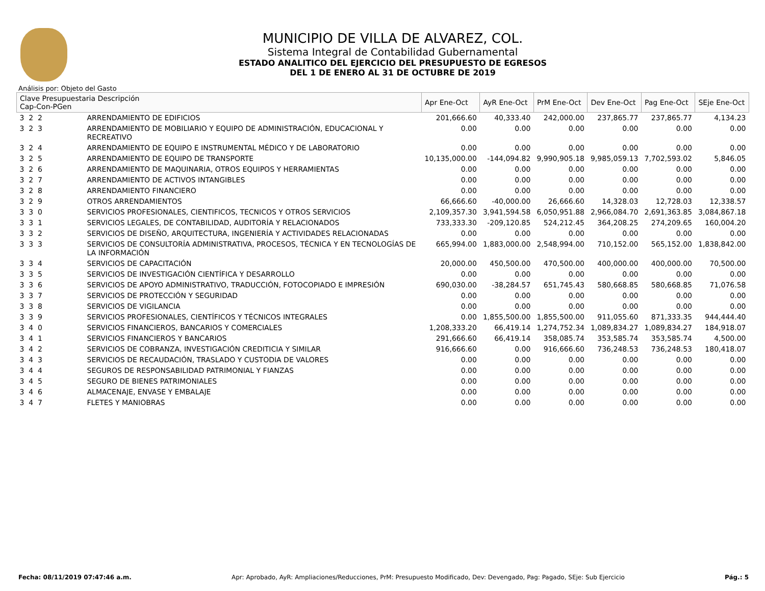MUNICIPIO DE VILLA DE ALVAREZ, COL.
Sistema Integral de Contabilidad Gubernamental
ESTADO ANALITICO DEL EJERCICIO DEL PRESUPUESTO DE EGRESOS
DEL 1 DE ENERO AL 31 DE OCTUBRE DE 2019
Análisis por: Objeto del Gasto
| Clave Presupuestaria Descripción Cap-Con-PGen | | Apr Ene-Oct | AyR Ene-Oct | PrM Ene-Oct | Dev Ene-Oct | Pag Ene-Oct | SEje Ene-Oct |
| --- | --- | --- | --- | --- | --- | --- | --- |
| 3 2 2 | ARRENDAMIENTO DE EDIFICIOS | 201,666.60 | 40,333.40 | 242,000.00 | 237,865.77 | 237,865.77 | 4,134.23 |
| 3 2 3 | ARRENDAMIENTO DE MOBILIARIO Y EQUIPO DE ADMINISTRACIÓN, EDUCACIONAL Y RECREATIVO | 0.00 | 0.00 | 0.00 | 0.00 | 0.00 | 0.00 |
| 3 2 4 | ARRENDAMIENTO DE EQUIPO E INSTRUMENTAL MÉDICO Y DE LABORATORIO | 0.00 | 0.00 | 0.00 | 0.00 | 0.00 | 0.00 |
| 3 2 5 | ARRENDAMIENTO DE EQUIPO DE TRANSPORTE | 10,135,000.00 | -144,094.82 | 9,990,905.18 | 9,985,059.13 | 7,702,593.02 | 5,846.05 |
| 3 2 6 | ARRENDAMIENTO DE MAQUINARIA, OTROS EQUIPOS Y HERRAMIENTAS | 0.00 | 0.00 | 0.00 | 0.00 | 0.00 | 0.00 |
| 3 2 7 | ARRENDAMIENTO DE ACTIVOS INTANGIBLES | 0.00 | 0.00 | 0.00 | 0.00 | 0.00 | 0.00 |
| 3 2 8 | ARRENDAMIENTO FINANCIERO | 0.00 | 0.00 | 0.00 | 0.00 | 0.00 | 0.00 |
| 3 2 9 | OTROS ARRENDAMIENTOS | 66,666.60 | -40,000.00 | 26,666.60 | 14,328.03 | 12,728.03 | 12,338.57 |
| 3 3 0 | SERVICIOS PROFESIONALES, CIENTIFICOS, TECNICOS Y OTROS SERVICIOS | 2,109,357.30 | 3,941,594.58 | 6,050,951.88 | 2,966,084.70 | 2,691,363.85 | 3,084,867.18 |
| 3 3 1 | SERVICIOS LEGALES, DE CONTABILIDAD, AUDITORÍA Y RELACIONADOS | 733,333.30 | -209,120.85 | 524,212.45 | 364,208.25 | 274,209.65 | 160,004.20 |
| 3 3 2 | SERVICIOS DE DISEÑO, ARQUITECTURA, INGENIERÍA Y ACTIVIDADES RELACIONADAS | 0.00 | 0.00 | 0.00 | 0.00 | 0.00 | 0.00 |
| 3 3 3 | SERVICIOS DE CONSULTORÍA ADMINISTRATIVA, PROCESOS, TÉCNICA Y EN TECNOLOGÍAS DE LA INFORMACIÓN | 665,994.00 | 1,883,000.00 | 2,548,994.00 | 710,152.00 | 565,152.00 | 1,838,842.00 |
| 3 3 4 | SERVICIOS DE CAPACITACIÓN | 20,000.00 | 450,500.00 | 470,500.00 | 400,000.00 | 400,000.00 | 70,500.00 |
| 3 3 5 | SERVICIOS DE INVESTIGACIÓN CIENTÍFICA Y DESARROLLO | 0.00 | 0.00 | 0.00 | 0.00 | 0.00 | 0.00 |
| 3 3 6 | SERVICIOS DE APOYO ADMINISTRATIVO, TRADUCCIÓN, FOTOCOPIADO E IMPRESIÓN | 690,030.00 | -38,284.57 | 651,745.43 | 580,668.85 | 580,668.85 | 71,076.58 |
| 3 3 7 | SERVICIOS DE PROTECCIÓN Y SEGURIDAD | 0.00 | 0.00 | 0.00 | 0.00 | 0.00 | 0.00 |
| 3 3 8 | SERVICIOS DE VIGILANCIA | 0.00 | 0.00 | 0.00 | 0.00 | 0.00 | 0.00 |
| 3 3 9 | SERVICIOS PROFESIONALES, CIENTÍFICOS Y TÉCNICOS INTEGRALES | 0.00 | 1,855,500.00 | 1,855,500.00 | 911,055.60 | 871,333.35 | 944,444.40 |
| 3 4 0 | SERVICIOS FINANCIEROS, BANCARIOS Y COMERCIALES | 1,208,333.20 | 66,419.14 | 1,274,752.34 | 1,089,834.27 | 1,089,834.27 | 184,918.07 |
| 3 4 1 | SERVICIOS FINANCIEROS Y BANCARIOS | 291,666.60 | 66,419.14 | 358,085.74 | 353,585.74 | 353,585.74 | 4,500.00 |
| 3 4 2 | SERVICIOS DE COBRANZA, INVESTIGACIÓN CREDITICIA Y SIMILAR | 916,666.60 | 0.00 | 916,666.60 | 736,248.53 | 736,248.53 | 180,418.07 |
| 3 4 3 | SERVICIOS DE RECAUDACIÓN, TRASLADO Y CUSTODIA DE VALORES | 0.00 | 0.00 | 0.00 | 0.00 | 0.00 | 0.00 |
| 3 4 4 | SEGUROS DE RESPONSABILIDAD PATRIMONIAL Y FIANZAS | 0.00 | 0.00 | 0.00 | 0.00 | 0.00 | 0.00 |
| 3 4 5 | SEGURO DE BIENES PATRIMONIALES | 0.00 | 0.00 | 0.00 | 0.00 | 0.00 | 0.00 |
| 3 4 6 | ALMACENAJE, ENVASE Y EMBALAJE | 0.00 | 0.00 | 0.00 | 0.00 | 0.00 | 0.00 |
| 3 4 7 | FLETES Y MANIOBRAS | 0.00 | 0.00 | 0.00 | 0.00 | 0.00 | 0.00 |
Fecha: 08/11/2019 07:47:46 a.m. Apr: Aprobado, AyR: Ampliaciones/Reducciones, PrM: Presupuesto Modificado, Dev: Devengado, Pag: Pagado, SEje: Sub Ejercicio Pág.: 5